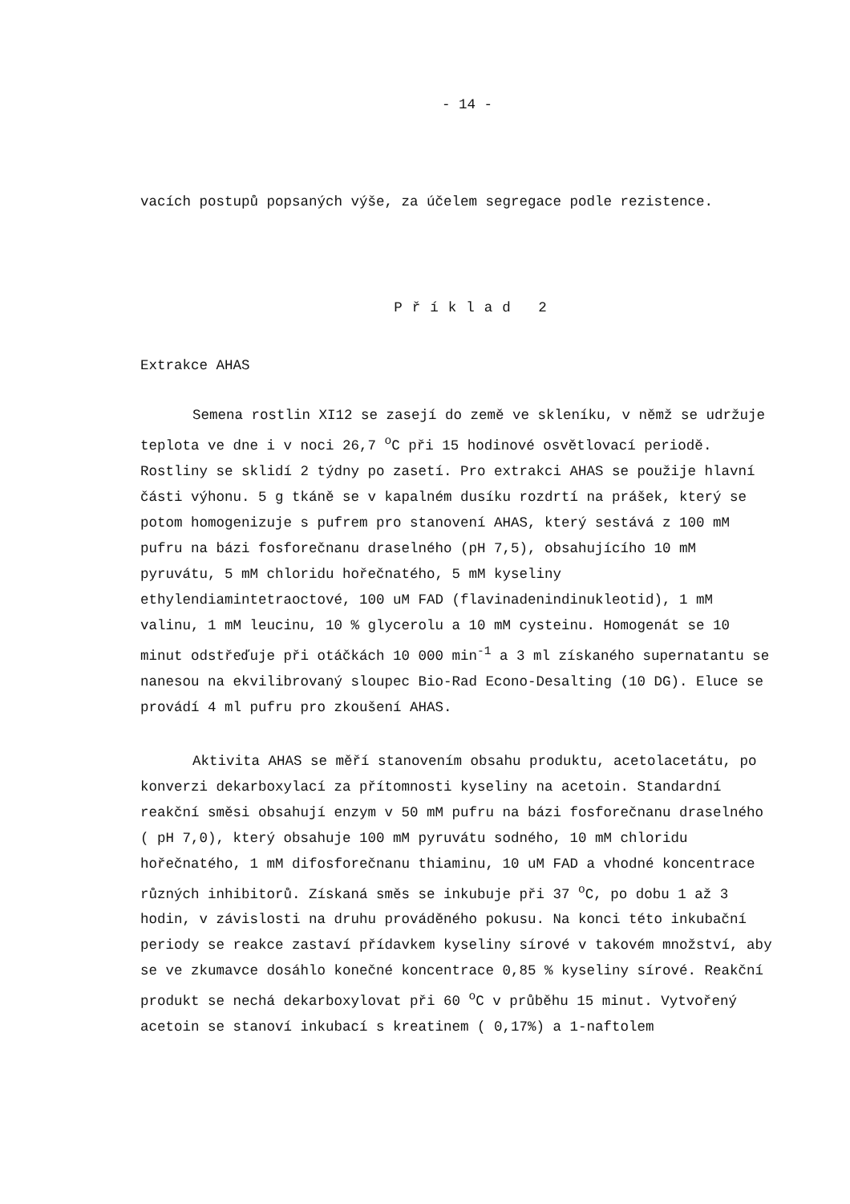- 14 -
vacích postupů popsaných výše, za účelem segregace podle rezistence.
Příklad 2
Extrakce AHAS
Semena rostlin XI12 se zasejí do země ve skleníku, v němž se udržuje teplota ve dne i v noci 26,7 <sup>o</sup>C při 15 hodinové osvětlovací periodě. Rostliny se sklidí 2 týdny po zasetí. Pro extrakci AHAS se použije hlavní části výhonu. 5 g tkáně se v kapalném dusíku rozdrtí na prášek, který se potom homogenizuje s pufrem pro stanovení AHAS, který sestává z 100 mM pufru na bázi fosforečnanu draselného (pH 7,5), obsahujícího 10 mM pyruvátu, 5 mM chloridu hořečnatého, 5 mM kyseliny ethylendiamintetraoctové, 100 uM FAD (flavinadenindinukleotid), 1 mM valinu, 1 mM leucinu, 10 % glycerolu a 10 mM cysteinu. Homogenát se 10 minut odstřeďuje při otáčkách 10 000 min<sup>-1</sup> a 3 ml získaného supernatantu se nanesou na ekvilibrovaný sloupec Bio-Rad Econo-Desalting (10 DG). Eluce se provádí 4 ml pufru pro zkoušení AHAS.
Aktivita AHAS se měří stanovením obsahu produktu, acetolacetátu, po konverzi dekarboxylací za přítomnosti kyseliny na acetoin. Standardní reakční směsi obsahují enzym v 50 mM pufru na bázi fosforečnanu draselného ( pH 7,0), který obsahuje 100 mM pyruvátu sodného, 10 mM chloridu hořečnatého, 1 mM difosforečnanu thiaminu, 10 uM FAD a vhodné koncentrace různých inhibitorů. Získaná směs se inkubuje při 37 <sup>o</sup>C, po dobu 1 až 3 hodin, v závislosti na druhu prováděného pokusu. Na konci této inkubační periody se reakce zastaví přídavkem kyseliny sírové v takovém množství, aby se ve zkumavce dosáhlo konečné koncentrace 0,85 % kyseliny sírové. Reakční produkt se nechá dekarboxylovat při 60 <sup>o</sup>C v průběhu 15 minut. Vytvořený acetoin se stanoví inkubací s kreatinem ( 0,17%) a 1-naftolem